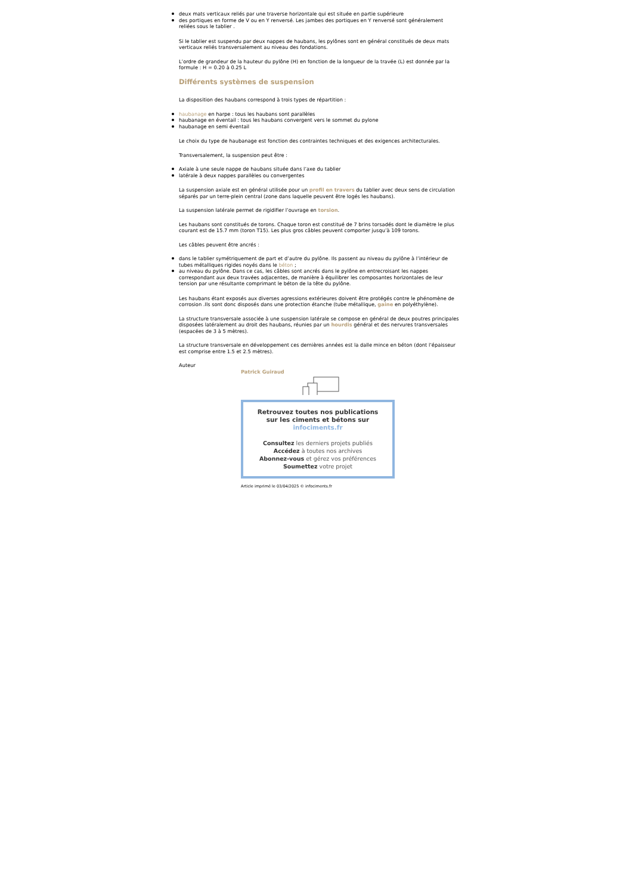deux mats verticaux reliés par une traverse horizontale qui est située en partie supérieure
des portiques en forme de V ou en Y renversé. Les jambes des portiques en Y renversé sont généralement reliées sous le tablier .
Si le tablier est suspendu par deux nappes de haubans, les pylônes sont en général constitués de deux mats verticaux reliés transversalement au niveau des fondations.
L’ordre de grandeur de la hauteur du pylône (H) en fonction de la longueur de la travée (L) est donnée par la formule : H = 0.20 à 0.25 L
Différents systèmes de suspension
La disposition des haubans correspond à trois types de répartition :
haubanage en harpe : tous les haubans sont parallèles
haubanage en éventail : tous les haubans convergent vers le sommet du pylone
haubanage en semi éventail
Le choix du type de haubanage est fonction des contraintes techniques et des exigences architecturales.
Transversalement, la suspension peut être :
Axiale à une seule nappe de haubans située dans l’axe du tablier
latérale à deux nappes parallèles ou convergentes
La suspension axiale est en général utilisée pour un profil en travers du tablier avec deux sens de circulation séparés par un terre-plein central (zone dans laquelle peuvent être logés les haubans).
La suspension latérale permet de rigidifier l’ouvrage en torsion.
Les haubans sont constitués de torons. Chaque toron est constitué de 7 brins torsadés dont le diamètre le plus courant est de 15.7 mm (toron T15). Les plus gros câbles peuvent comporter jusqu’à 109 torons.
Les câbles peuvent être ancrés :
dans le tablier symétriquement de part et d’autre du pylône. Ils passent au niveau du pylône à l’intérieur de tubes métalliques rigides noyés dans le béton ;
au niveau du pylône. Dans ce cas, les câbles sont ancrés dans le pylône en entrecroisant les nappes correspondant aux deux travées adjacentes, de manière à équilibrer les composantes horizontales de leur tension par une résultante comprimant le béton de la tête du pylône.
Les haubans étant exposés aux diverses agressions extérieures doivent être protégés contre le phénomène de corrosion .Ils sont donc disposés dans une protection étanche (tube métallique, gaine en polyéthylène).
La structure transversale associée à une suspension latérale se compose en général de deux poutres principales disposées latéralement au droit des haubans, réunies par un hourdis général et des nervures transversales (espacées de 3 à 5 mètres).
La structure transversale en développement ces dernières années est la dalle mince en béton (dont l’épaisseur est comprise entre 1.5 et 2.5 mètres).
Auteur
Patrick Guiraud
Retrouvez toutes nos publications
sur les ciments et bétons sur
infociments.fr
Consultez les derniers projets publiés
Accédez à toutes nos archives
Abonnez-vous et gérez vos préférences
Soumettez votre projet
Article imprimé le 03/04/2025 © infociments.fr